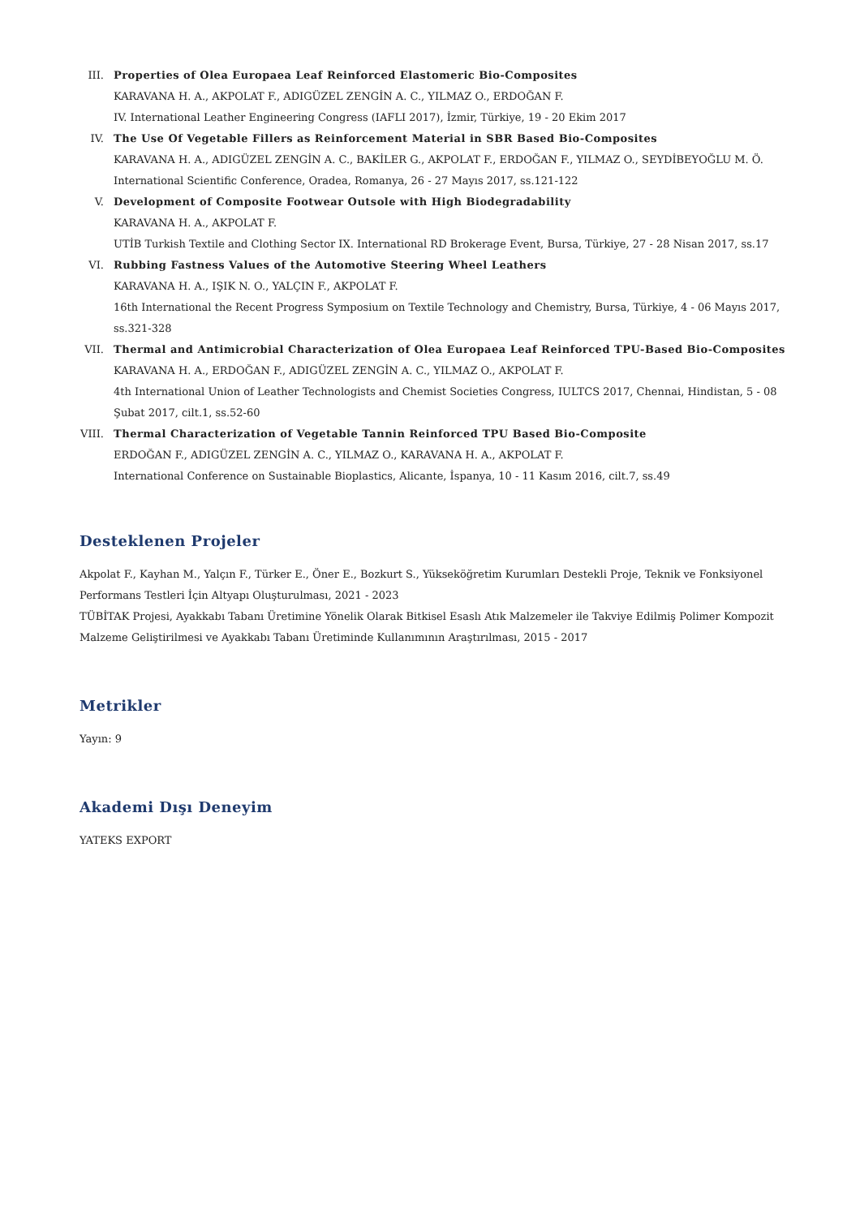III. Properties of Olea Europaea Leaf Reinforced Elastomeric Bio-Composites
KARAVANA H. A., AKPOLAT F., ADIGÜZEL ZENGİN A. C., YILMAZ O., ERDOĞAN F.
IV. International Leather Engineering Congress (IAFLI 2017), İzmir, Türkiye, 19 - 20 Ekim 2017
IV. The Use Of Vegetable Fillers as Reinforcement Material in SBR Based Bio-Composites
KARAVANA H. A., ADIGÜZEL ZENGİN A. C., BAKİLER G., AKPOLAT F., ERDOĞAN F., YILMAZ O., SEYDİBEYOĞLU M. Ö.
International Scientific Conference, Oradea, Romanya, 26 - 27 Mayıs 2017, ss.121-122
V. Development of Composite Footwear Outsole with High Biodegradability
KARAVANA H. A., AKPOLAT F.
UTİB Turkish Textile and Clothing Sector IX. International RD Brokerage Event, Bursa, Türkiye, 27 - 28 Nisan 2017, ss.17
VI. Rubbing Fastness Values of the Automotive Steering Wheel Leathers
KARAVANA H. A., IŞIK N. O., YALÇIN F., AKPOLAT F.
16th International the Recent Progress Symposium on Textile Technology and Chemistry, Bursa, Türkiye, 4 - 06 Mayıs 2017, ss.321-328
VII. Thermal and Antimicrobial Characterization of Olea Europaea Leaf Reinforced TPU-Based Bio-Composites
KARAVANA H. A., ERDOĞAN F., ADIGÜZEL ZENGİN A. C., YILMAZ O., AKPOLAT F.
4th International Union of Leather Technologists and Chemist Societies Congress, IULTCS 2017, Chennai, Hindistan, 5 - 08 Şubat 2017, cilt.1, ss.52-60
VIII. Thermal Characterization of Vegetable Tannin Reinforced TPU Based Bio-Composite
ERDOĞAN F., ADIGÜZEL ZENGİN A. C., YILMAZ O., KARAVANA H. A., AKPOLAT F.
International Conference on Sustainable Bioplastics, Alicante, İspanya, 10 - 11 Kasım 2016, cilt.7, ss.49
Desteklenen Projeler
Akpolat F., Kayhan M., Yalçın F., Türker E., Öner E., Bozkurt S., Yükseköğretim Kurumları Destekli Proje, Teknik ve Fonksiyonel Performans Testleri İçin Altyapı Oluşturulması, 2021 - 2023
TÜBİTAK Projesi, Ayakkabı Tabanı Üretimine Yönelik Olarak Bitkisel Esaslı Atık Malzemeler ile Takviye Edilmiş Polimer Kompozit Malzeme Geliştirilmesi ve Ayakkabı Tabanı Üretiminde Kullanımının Araştırılması, 2015 - 2017
Metrikler
Yayın: 9
Akademi Dışı Deneyim
YATEKS EXPORT